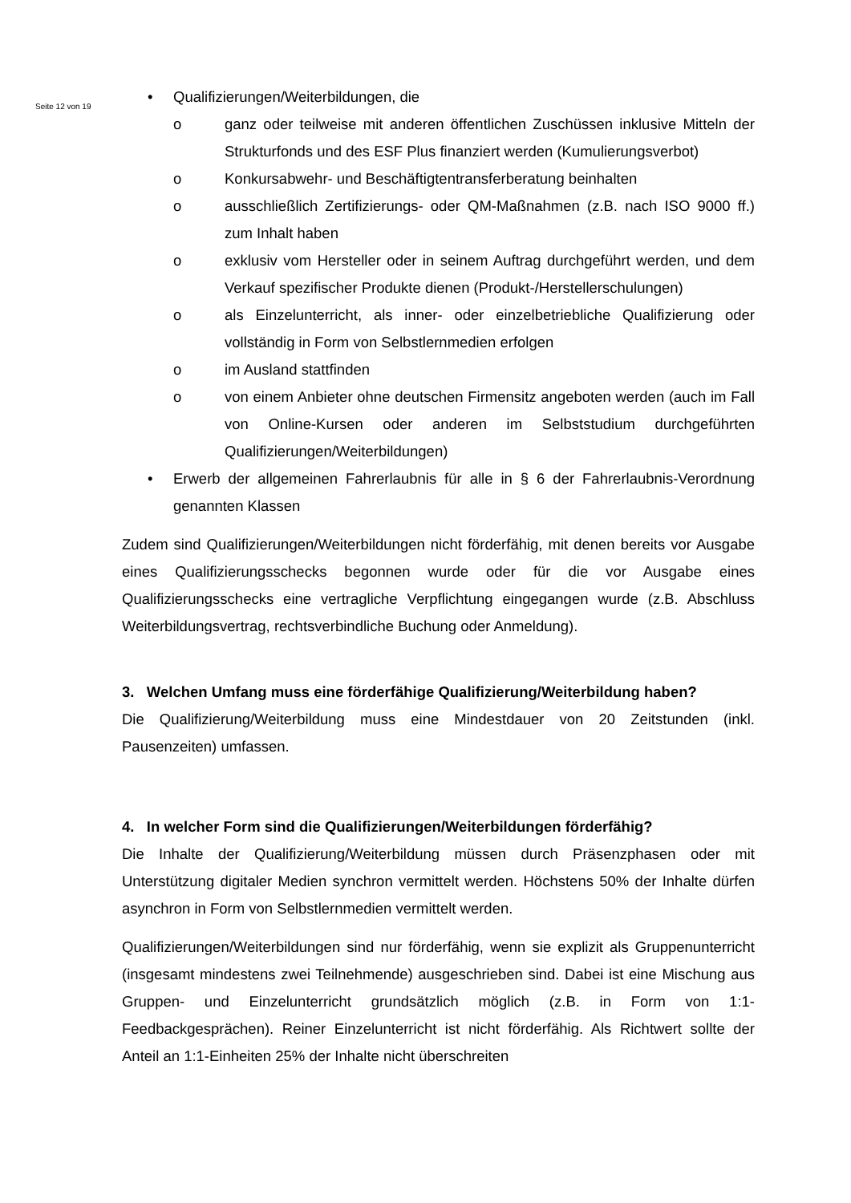Seite 12 von 19
• Qualifizierungen/Weiterbildungen, die
o ganz oder teilweise mit anderen öffentlichen Zuschüssen inklusive Mitteln der Strukturfonds und des ESF Plus finanziert werden (Kumulierungsverbot)
o Konkursabwehr- und Beschäftigtentransferberatung beinhalten
o ausschließlich Zertifizierungs- oder QM-Maßnahmen (z.B. nach ISO 9000 ff.) zum Inhalt haben
o exklusiv vom Hersteller oder in seinem Auftrag durchgeführt werden, und dem Verkauf spezifischer Produkte dienen (Produkt-/Herstellerschulungen)
o als Einzelunterricht, als inner- oder einzelbetriebliche Qualifizierung oder vollständig in Form von Selbstlernmedien erfolgen
o im Ausland stattfinden
o von einem Anbieter ohne deutschen Firmensitz angeboten werden (auch im Fall von Online-Kursen oder anderen im Selbststudium durchgeführten Qualifizierungen/Weiterbildungen)
• Erwerb der allgemeinen Fahrerlaubnis für alle in § 6 der Fahrerlaubnis-Verordnung genannten Klassen
Zudem sind Qualifizierungen/Weiterbildungen nicht förderfähig, mit denen bereits vor Ausgabe eines Qualifizierungsschecks begonnen wurde oder für die vor Ausgabe eines Qualifizierungsschecks eine vertragliche Verpflichtung eingegangen wurde (z.B. Abschluss Weiterbildungsvertrag, rechtsverbindliche Buchung oder Anmeldung).
3. Welchen Umfang muss eine förderfähige Qualifizierung/Weiterbildung haben?
Die Qualifizierung/Weiterbildung muss eine Mindestdauer von 20 Zeitstunden (inkl. Pausenzeiten) umfassen.
4. In welcher Form sind die Qualifizierungen/Weiterbildungen förderfähig?
Die Inhalte der Qualifizierung/Weiterbildung müssen durch Präsenzphasen oder mit Unterstützung digitaler Medien synchron vermittelt werden. Höchstens 50% der Inhalte dürfen asynchron in Form von Selbstlernmedien vermittelt werden.
Qualifizierungen/Weiterbildungen sind nur förderfähig, wenn sie explizit als Gruppenunterricht (insgesamt mindestens zwei Teilnehmende) ausgeschrieben sind. Dabei ist eine Mischung aus Gruppen- und Einzelunterricht grundsätzlich möglich (z.B. in Form von 1:1-Feedbackgesprächen). Reiner Einzelunterricht ist nicht förderfähig. Als Richtwert sollte der Anteil an 1:1-Einheiten 25% der Inhalte nicht überschreiten